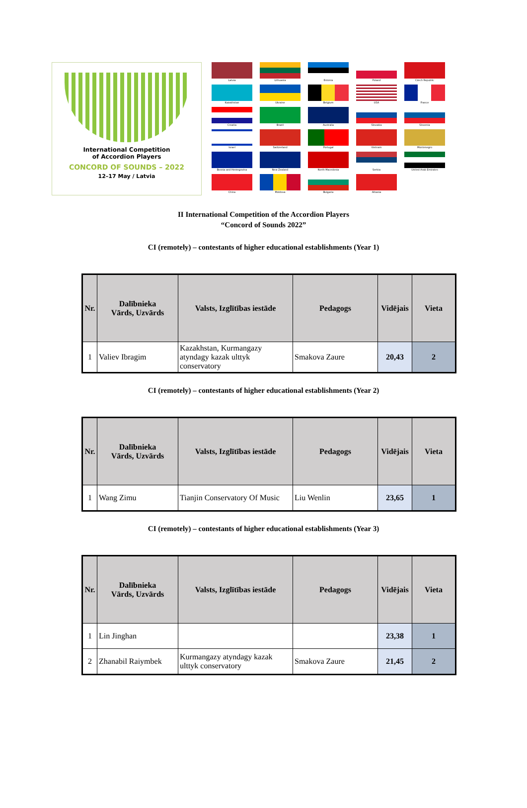International Competition
of Accordion Players
CONCORD OF SOUNDS – 2022
12–17 May / Latvia
Latvia
Lithuania
Estonia
Poland
Czech Republic
Kazakhstan
Ukraine
Belgium
USA
France
Croatia
Brazil
Australia
Slovakia
Slovenia
Israel
Switzerland
Portugal
Vietnam
Montenegro
Bosnia and Herzegovina
New Zealand
North Macedonia
Serbia
United Arab Emirates
China
Moldova
Bulgaria
Albania
II International Competition of the Accordion Players
“Concord of Sounds 2022”
CI (remotely) – contestants of higher educational establishments (Year 1)
| Nr. | Dalībnieka Vārds, Uzvārds | Valsts, Izglītības iestāde | Pedagogs | Vidējais | Vieta |
| --- | --- | --- | --- | --- | --- |
| 1 | Valiev Ibragim | Kazakhstan, Kurmangazy atyndagy kazak ulttyk conservatory | Smakova Zaure | 20,43 | 2 |
CI (remotely) – contestants of higher educational establishments (Year 2)
| Nr. | Dalībnieka Vārds, Uzvārds | Valsts, Izglītības iestāde | Pedagogs | Vidējais | Vieta |
| --- | --- | --- | --- | --- | --- |
| 1 | Wang Zimu | Tianjin Conservatory Of Music | Liu Wenlin | 23,65 | 1 |
CI (remotely) – contestants of higher educational establishments (Year 3)
| Nr. | Dalībnieka Vārds, Uzvārds | Valsts, Izglītības iestāde | Pedagogs | Vidējais | Vieta |
| --- | --- | --- | --- | --- | --- |
| 1 | Lin Jinghan | | | 23,38 | 1 |
| 2 | Zhanabil Raiymbek | Kurmangazy atyndagy kazak ulttyk conservatory | Smakova Zaure | 21,45 | 2 |